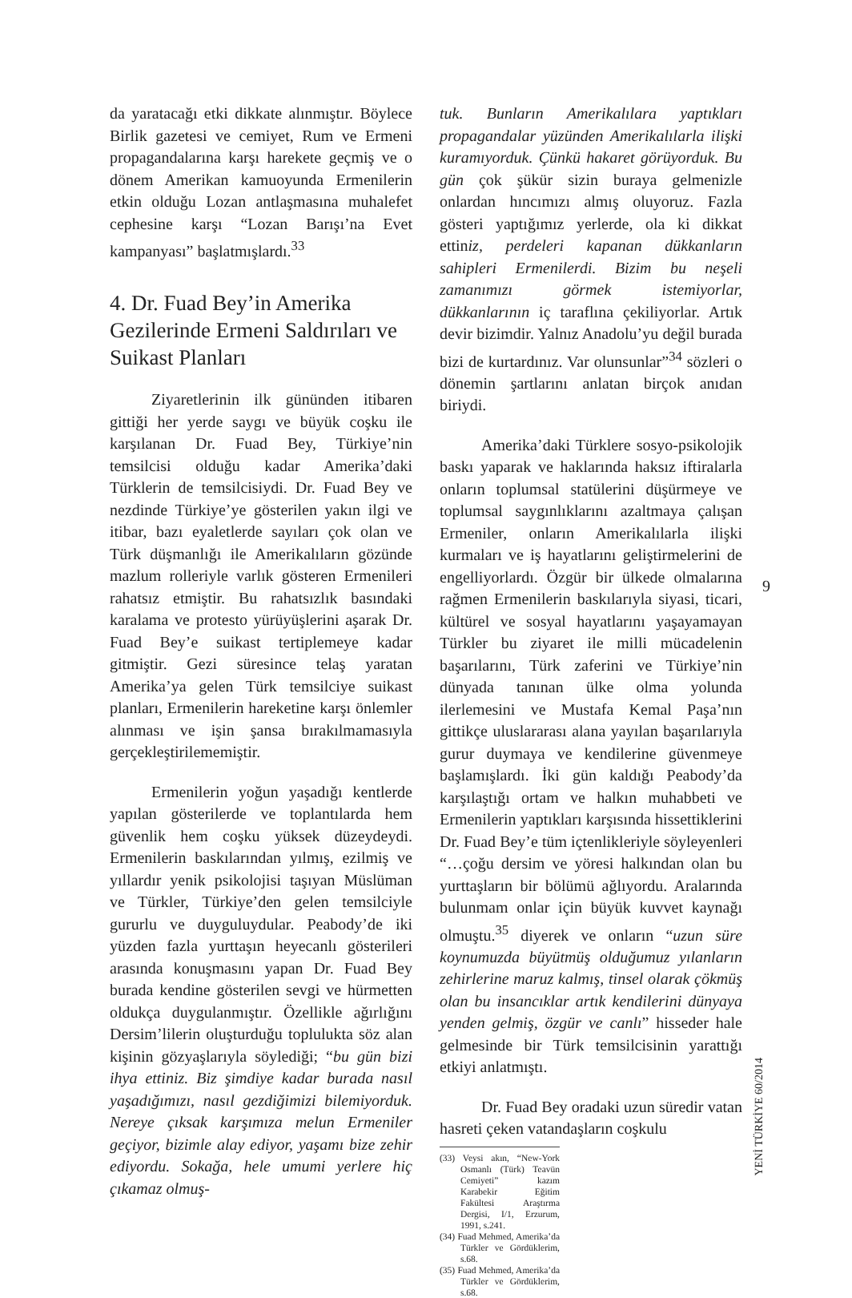da yaratacağı etki dikkate alınmıştır. Böylece Birlik gazetesi ve cemiyet, Rum ve Ermeni propagandalarına karşı harekete geçmiş ve o dönem Amerikan kamuoyunda Ermenilerin etkin olduğu Lozan antlaşmasına muhalefet cephesine karşı “Lozan Barışı’na Evet kampanyası” başlatmışlardı.<sup>33</sup>
4. Dr. Fuad Bey’in Amerika Gezilerinde Ermeni Saldırıları ve Suikast Planları
Ziyaretlerinin ilk gününden itibaren gittiği her yerde saygı ve büyük coşku ile karşılanan Dr. Fuad Bey, Türkiye’nin temsilcisi olduğu kadar Amerika’daki Türklerin de temsilcisiydi. Dr. Fuad Bey ve nezdinde Türkiye’ye gösterilen yakın ilgi ve itibar, bazı eyaletlerde sayıları çok olan ve Türk düşmanlığı ile Amerikalıların gözünde mazlum rolleriyle varlık gösteren Ermenileri rahatsız etmiştir. Bu rahatsızlık basındaki karalama ve protesto yürüyüşlerini aşarak Dr. Fuad Bey’e suikast tertiplemeye kadar gitmiştir. Gezi süresince telaş yaratan Amerika’ya gelen Türk temsilciye suikast planları, Ermenilerin hareketine karşı önlemler alınması ve işin şansa bırakılmamasıyla gerçekleştirilememiştir.
Ermenilerin yoğun yaşadığı kentlerde yapılan gösterilerde ve toplantılarda hem güvenlik hem coşku yüksek düzeydeydi. Ermenilerin baskılarından yılmış, ezilmiş ve yıllardır yenik psikolojisi taşıyan Müslüman ve Türkler, Türkiye’den gelen temsilciyle gururlu ve duyguluydular. Peabody’de iki yüzden fazla yurttaşın heyecanlı gösterileri arasında konuşmasını yapan Dr. Fuad Bey burada kendine gösterilen sevgi ve hürmetten oldukça duygulanmıştır. Özellikle ağırlığını Dersim’lilerin oluşturduğu toplulukta söz alan kişinin gözyaşlarıyla söylediği; “bu gün bizi ihya ettiniz. Biz şimdiye kadar burada nasıl yaşadığımızı, nasıl gezdiğimizi bilemiyorduk. Nereye çıksak karşımıza melun Ermeniler geçiyor, bizimle alay ediyor, yaşamı bize zehir ediyordu. Sokağa, hele umumi yerlere hiç çıkamaz olmuş-
tuk. Bunların Amerikalılara yaptıkları propagandalar yüzünden Amerikalılarla ilişki kuramıyorduk. Çünkü hakaret görüyorduk. Bu gün çok şükür sizin buraya gelmenizle onlardan hıncımızı almış oluyoruz. Fazla gösteri yaptığımız yerlerde, ola ki dikkat ettiniz, perdeleri kapanan dükkanların sahipleri Ermenilerdi. Bizim bu neşeli zamanımızı görmek istemiyorlar, dükkanlarının iç taraflına çekiliyorlar. Artık devir bizimdir. Yalnız Anadolu’yu değil burada bizi de kurtardınız. Var olunsunlar”<sup>34</sup> sözleri o dönemin şartlarını anlatan birçok anıdan biriydi.
Amerika’daki Türklere sosyo-psikolojik baskı yaparak ve haklarında haksız iftiralarla onların toplumsal statülerini düşürmeye ve toplumsal saygınlıklarını azaltmaya çalışan Ermeniler, onların Amerikalılarla ilişki kurmaları ve iş hayatlarını geliştirmelerini de engelliyorlardı. Özgür bir ülkede olmalarına rağmen Ermenilerin baskılarıyla siyasi, ticari, kültürel ve sosyal hayatlarını yaşayamayan Türkler bu ziyaret ile milli mücadelenin başarılarını, Türk zaferini ve Türkiye’nin dünyada tanınan ülke olma yolunda ilerlemesini ve Mustafa Kemal Paşa’nın gittikçe uluslararası alana yayılan başarılarıyla gurur duymaya ve kendilerine güvenmeye başlamışlardı. İki gün kaldığı Peabody’da karşılaştığı ortam ve halkın muhabbeti ve Ermenilerin yaptıkları karşısında hissettiklerini Dr. Fuad Bey’e tüm içtenlikleriyle söyleyenleri “…çoğu dersim ve yöresi halkından olan bu yurttaşların bir bölümü ağlıyordu. Aralarında bulunmam onlar için büyük kuvvet kaynağı olmuştu.<sup>35</sup> diyerek ve onların “uzun süre koynumuzda büyütmüş olduğumuz yılanların zehirlerine maruz kalmış, tinsel olarak çökmüş olan bu insancıklar artık kendilerini dünyaya yenden gelmiş, özgür ve canlı” hisseder hale gelmesinde bir Türk temsilcisinin yarattığı etkiyi anlatmıştı.
Dr. Fuad Bey oradaki uzun süredir vatan hasreti çeken vatandaşların coşkulu
(33) Veysi akın, “New-York Osmanlı (Türk) Teavün Cemiyeti” kazım Karabekir Eğitim Fakültesi Araştırma Dergisi, I/1, Erzurum, 1991, s.241.
(34) Fuad Mehmed, Amerika’da Türkler ve Gördüklerim, s.68.
(35) Fuad Mehmed, Amerika’da Türkler ve Gördüklerim, s.68.
9
YENİ TÜRKİYE 60/2014